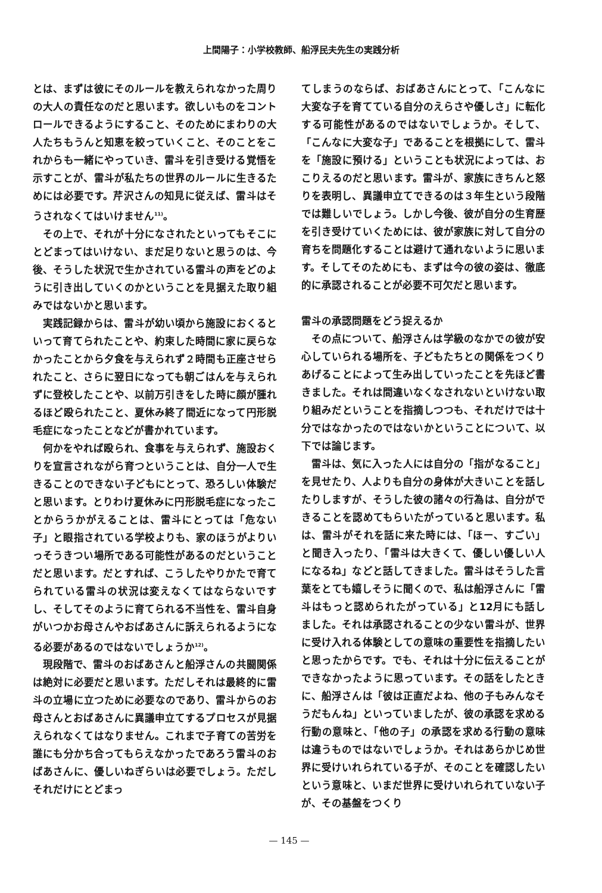上間陽子：小学校教師、船浮民夫先生の実践分析
とは、まずは彼にそのルールを教えられなかった周りの大人の責任なのだと思います。欲しいものをコントロールできるようにすること、そのためにまわりの大人たちもうんと知恵を絞っていくこと、そのことをこれからも一緒にやっていき、雷斗を引き受ける覚悟を示すことが、雷斗が私たちの世界のルールに生きるためには必要です。芹沢さんの知見に従えば、雷斗はそうされなくてはいけません<sup>11)</sup>。
その上で、それが十分になされたといってもそこにとどまってはいけない、まだ足りないと思うのは、今後、そうした状況で生かされている雷斗の声をどのように引き出していくのかということを見据えた取り組みではないかと思います。
実践記録からは、雷斗が幼い頃から施設におくるといって育てられたことや、約束した時間に家に戻らなかったことから夕食を与えられず２時間も正座させられたこと、さらに翌日になっても朝ごはんを与えられずに登校したことや、以前万引きをした時に顔が腫れるほど殴られたこと、夏休み終了間近になって円形脱毛症になったことなどが書かれています。
何かをやれば殴られ、食事を与えられず、施設おくりを宣言されながら育つということは、自分一人で生きることのできない子どもにとって、恐ろしい体験だと思います。とりわけ夏休みに円形脱毛症になったことからうかがえることは、雷斗にとっては「危ない子」と眼指されている学校よりも、家のほうがよりいっそうきつい場所である可能性があるのだということだと思います。だとすれば、こうしたやりかたで育てられている雷斗の状況は変えなくてはならないですし、そしてそのように育てられる不当性を、雷斗自身がいつかお母さんやおばあさんに訴えられるようになる必要があるのではないでしょうか<sup>12)</sup>。
現段階で、雷斗のおばあさんと船浮さんの共闘関係は絶対に必要だと思います。ただしそれは最終的に雷斗の立場に立つために必要なのであり、雷斗からのお母さんとおばあさんに異議申立てするプロセスが見据えられなくてはなりません。これまで子育ての苦労を誰にも分かち合ってもらえなかったであろう雷斗のおばあさんに、優しいねぎらいは必要でしょう。ただしそれだけにとどまっ
てしまうのならば、おばあさんにとって、「こんなに大変な子を育てている自分のえらさや優しさ」に転化する可能性があるのではないでしょうか。そして、「こんなに大変な子」であることを根拠にして、雷斗を「施設に預ける」ということも状況によっては、おこりえるのだと思います。雷斗が、家族にきちんと怒りを表明し、異議申立てできるのは３年生という段階では難しいでしょう。しかし今後、彼が自分の生育歴を引き受けていくためには、彼が家族に対して自分の育ちを問題化することは避けて通れないように思います。そしてそのためにも、まずは今の彼の姿は、徹底的に承認されることが必要不可欠だと思います。
雷斗の承認問題をどう捉えるか
その点について、船浮さんは学級のなかでの彼が安心していられる場所を、子どもたちとの関係をつくりあげることによって生み出していったことを先ほど書きました。それは間違いなくなされないといけない取り組みだということを指摘しつつも、それだけでは十分ではなかったのではないかということについて、以下では論じます。
雷斗は、気に入った人には自分の「指がなること」を見せたり、人よりも自分の身体が大きいことを話したりしますが、そうした彼の諸々の行為は、自分ができることを認めてもらいたがっていると思います。私は、雷斗がそれを話に来た時には、「ほー、すごい」と聞き入ったり、「雷斗は大きくて、優しい優しい人になるね」などと話してきました。雷斗はそうした言葉をとても嬉しそうに聞くので、私は船浮さんに「雷斗はもっと認められたがっている」と12月にも話しました。それは承認されることの少ない雷斗が、世界に受け入れる体験としての意味の重要性を指摘したいと思ったからです。でも、それは十分に伝えることができなかったように思っています。その話をしたときに、船浮さんは「彼は正直だよね、他の子もみんなそうだもんね」といっていましたが、彼の承認を求める行動の意味と、「他の子」の承認を求める行動の意味は違うものではないでしょうか。それはあらかじめ世界に受けいれられている子が、そのことを確認したいという意味と、いまだ世界に受けいれられていない子が、その基盤をつくり
— 145 —